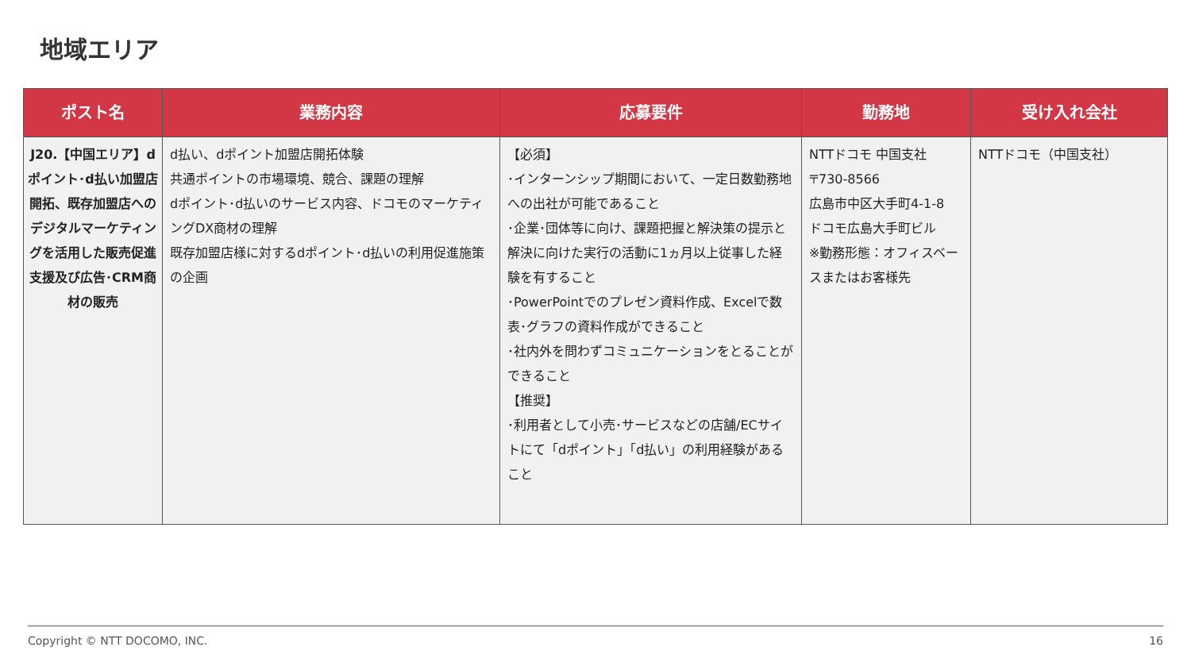地域エリア
| ポスト名 | 業務内容 | 応募要件 | 勤務地 | 受け入れ会社 |
| --- | --- | --- | --- | --- |
| J20.【中国エリア】dポイント･d払い加盟店開拓、既存加盟店へのデジタルマーケティングを活用した販売促進支援及び広告･CRM商材の販売 | d払い、dポイント加盟店開拓体験 共通ポイントの市場環境、競合、課題の理解 dポイント･d払いのサービス内容、ドコモのマーケティングDX商材の理解 既存加盟店様に対するdポイント･d払いの利用促進施策の企画 | 【必須】 ･インターンシップ期間において、一定日数勤務地への出社が可能であること ･企業･団体等に向け、課題把握と解決策の提示と解決に向けた実行の活動に1ヵ月以上従事した経験を有すること ･PowerPointでのプレゼン資料作成、Excelで数表･グラフの資料作成ができること ･社内外を問わずコミュニケーションをとることができること 【推奨】 ･利用者として小売･サービスなどの店舗/ECサイトにて「dポイント」「d払い」の利用経験があること | NTTドコモ 中国支社 〒730-8566 広島市中区大手町4-1-8 ドコモ広島大手町ビル ※勤務形態：オフィスベースまたはお客様先 | NTTドコモ（中国支社） |
Copyright © NTT DOCOMO, INC. 16